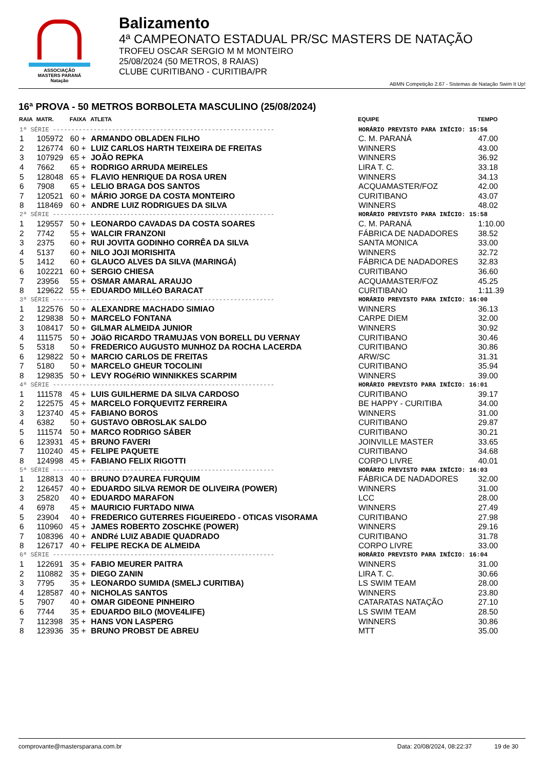ASSOCIAÇÃO
MASTERS PARANÁ
Natação
Balizamento
4ª CAMPEONATO ESTADUAL PR/SC MASTERS DE NATAÇÃO
TROFEU OSCAR SERGIO M M MONTEIRO
25/08/2024 (50 METROS, 8 RAIAS)
CLUBE CURITIBANO - CURITIBA/PR
ABMN Competição 2.67 - Sistemas de Natação Swim It Up!
16ª PROVA - 50 METROS BORBOLETA MASCULINO (25/08/2024)
| RAIA | MATR. | FAIXA | ATLETA | EQUIPE | TEMPO |
| --- | --- | --- | --- | --- | --- |
| 1ª SÉRIE ------------------------------------------------------------ | | | | HORÁRIO PREVISTO PARA INÍCIO: 15:56 | |
| 1 | 105972 | 60 + | ARMANDO OBLADEN FILHO | C. M. PARANÁ | 47.00 |
| 2 | 126774 | 60 + | LUIZ CARLOS HARTH TEIXEIRA DE FREITAS | WINNERS | 43.00 |
| 3 | 107929 | 65 + | JOÃO REPKA | WINNERS | 36.92 |
| 4 | 7662 | 65 + | RODRIGO ARRUDA MEIRELES | LIRA T. C. | 33.18 |
| 5 | 128048 | 65 + | FLAVIO HENRIQUE DA ROSA UREN | WINNERS | 34.13 |
| 6 | 7908 | 65 + | LELIO BRAGA DOS SANTOS | ACQUAMASTER/FOZ | 42.00 |
| 7 | 120521 | 60 + | MÁRIO JORGE DA COSTA MONTEIRO | CURITIBANO | 43.07 |
| 8 | 118469 | 60 + | ANDRE LUIZ RODRIGUES DA SILVA | WINNERS | 48.02 |
| 2ª SÉRIE ------------------------------------------------------------ | | | | HORÁRIO PREVISTO PARA INÍCIO: 15:58 | |
| 1 | 129557 | 50 + | LEONARDO CAVADAS DA COSTA SOARES | C. M. PARANÁ | 1:10.00 |
| 2 | 7742 | 55 + | WALCIR FRANZONI | FÁBRICA DE NADADORES | 38.52 |
| 3 | 2375 | 60 + | RUI JOVITA GODINHO CORRÊA DA SILVA | SANTA MONICA | 33.00 |
| 4 | 5137 | 60 + | NILO JOJI MORISHITA | WINNERS | 32.72 |
| 5 | 1412 | 60 + | GLAUCO ALVES DA SILVA (MARINGÁ) | FÁBRICA DE NADADORES | 32.83 |
| 6 | 102221 | 60 + | SERGIO CHIESA | CURITIBANO | 36.60 |
| 7 | 23956 | 55 + | OSMAR AMARAL ARAUJO | ACQUAMASTER/FOZ | 45.25 |
| 8 | 129622 | 55 + | EDUARDO MILLéO BARACAT | CURITIBANO | 1:11.39 |
| 3ª SÉRIE ------------------------------------------------------------ | | | | HORÁRIO PREVISTO PARA INÍCIO: 16:00 | |
| 1 | 122576 | 50 + | ALEXANDRE MACHADO SIMIAO | WINNERS | 36.13 |
| 2 | 129838 | 50 + | MARCELO FONTANA | CARPE DIEM | 32.00 |
| 3 | 108417 | 50 + | GILMAR ALMEIDA JUNIOR | WINNERS | 30.92 |
| 4 | 111575 | 50 + | JOãO RICARDO TRAMUJAS VON BORELL DU VERNAY | CURITIBANO | 30.46 |
| 5 | 5318 | 50 + | FREDERICO AUGUSTO MUNHOZ DA ROCHA LACERDA | CURITIBANO | 30.86 |
| 6 | 129822 | 50 + | MARCIO CARLOS DE FREITAS | ARW/SC | 31.31 |
| 7 | 5180 | 50 + | MARCELO GHEUR TOCOLINI | CURITIBANO | 35.94 |
| 8 | 129835 | 50 + | LEVY ROGéRIO WINNIKKES SCARPIM | WINNERS | 39.00 |
| 4ª SÉRIE ------------------------------------------------------------ | | | | HORÁRIO PREVISTO PARA INÍCIO: 16:01 | |
| 1 | 111578 | 45 + | LUIS GUILHERME DA SILVA CARDOSO | CURITIBANO | 39.17 |
| 2 | 122575 | 45 + | MARCELO FORQUEVITZ FERREIRA | BE HAPPY - CURITIBA | 34.00 |
| 3 | 123740 | 45 + | FABIANO BOROS | WINNERS | 31.00 |
| 4 | 6382 | 50 + | GUSTAVO OBROSLAK SALDO | CURITIBANO | 29.87 |
| 5 | 111574 | 50 + | MARCO RODRIGO SÁBER | CURITIBANO | 30.21 |
| 6 | 123931 | 45 + | BRUNO FAVERI | JOINVILLE MASTER | 33.65 |
| 7 | 110240 | 45 + | FELIPE PAQUETE | CURITIBANO | 34.68 |
| 8 | 124998 | 45 + | FABIANO FELIX RIGOTTI | CORPO LIVRE | 40.01 |
| 5ª SÉRIE ------------------------------------------------------------ | | | | HORÁRIO PREVISTO PARA INÍCIO: 16:03 | |
| 1 | 128813 | 40 + | BRUNO D?AUREA FURQUIM | FÁBRICA DE NADADORES | 32.00 |
| 2 | 126457 | 40 + | EDUARDO SILVA REMOR DE OLIVEIRA (POWER) | WINNERS | 31.00 |
| 3 | 25820 | 40 + | EDUARDO MARAFON | LCC | 28.00 |
| 4 | 6978 | 45 + | MAURICIO FURTADO NIWA | WINNERS | 27.49 |
| 5 | 23904 | 40 + | FREDERICO GUTERRES FIGUEIREDO - OTICAS VISORAMA | CURITIBANO | 27.98 |
| 6 | 110960 | 45 + | JAMES ROBERTO ZOSCHKE (POWER) | WINNERS | 29.16 |
| 7 | 108396 | 40 + | ANDRé LUIZ ABADIE QUADRADO | CURITIBANO | 31.78 |
| 8 | 126717 | 40 + | FELIPE RECKA DE ALMEIDA | CORPO LIVRE | 33.00 |
| 6ª SÉRIE ------------------------------------------------------------ | | | | HORÁRIO PREVISTO PARA INÍCIO: 16:04 | |
| 1 | 122691 | 35 + | FABIO MEURER PAITRA | WINNERS | 31.00 |
| 2 | 110882 | 35 + | DIEGO ZANIN | LIRA T. C. | 30.66 |
| 3 | 7795 | 35 + | LEONARDO SUMIDA (SMELJ CURITIBA) | LS SWIM TEAM | 28.00 |
| 4 | 128587 | 40 + | NICHOLAS SANTOS | WINNERS | 23.80 |
| 5 | 7907 | 40 + | OMAR GIDEONE PINHEIRO | CATARATAS NATAÇÃO | 27.10 |
| 6 | 7744 | 35 + | EDUARDO BILO (MOVE4LIFE) | LS SWIM TEAM | 28.50 |
| 7 | 112398 | 35 + | HANS VON LASPERG | WINNERS | 30.86 |
| 8 | 123936 | 35 + | BRUNO PROBST DE ABREU | MTT | 35.00 |
comprovante@mastersparana.com.br Data: 20/08/2024, 08:22:37 19 de 30